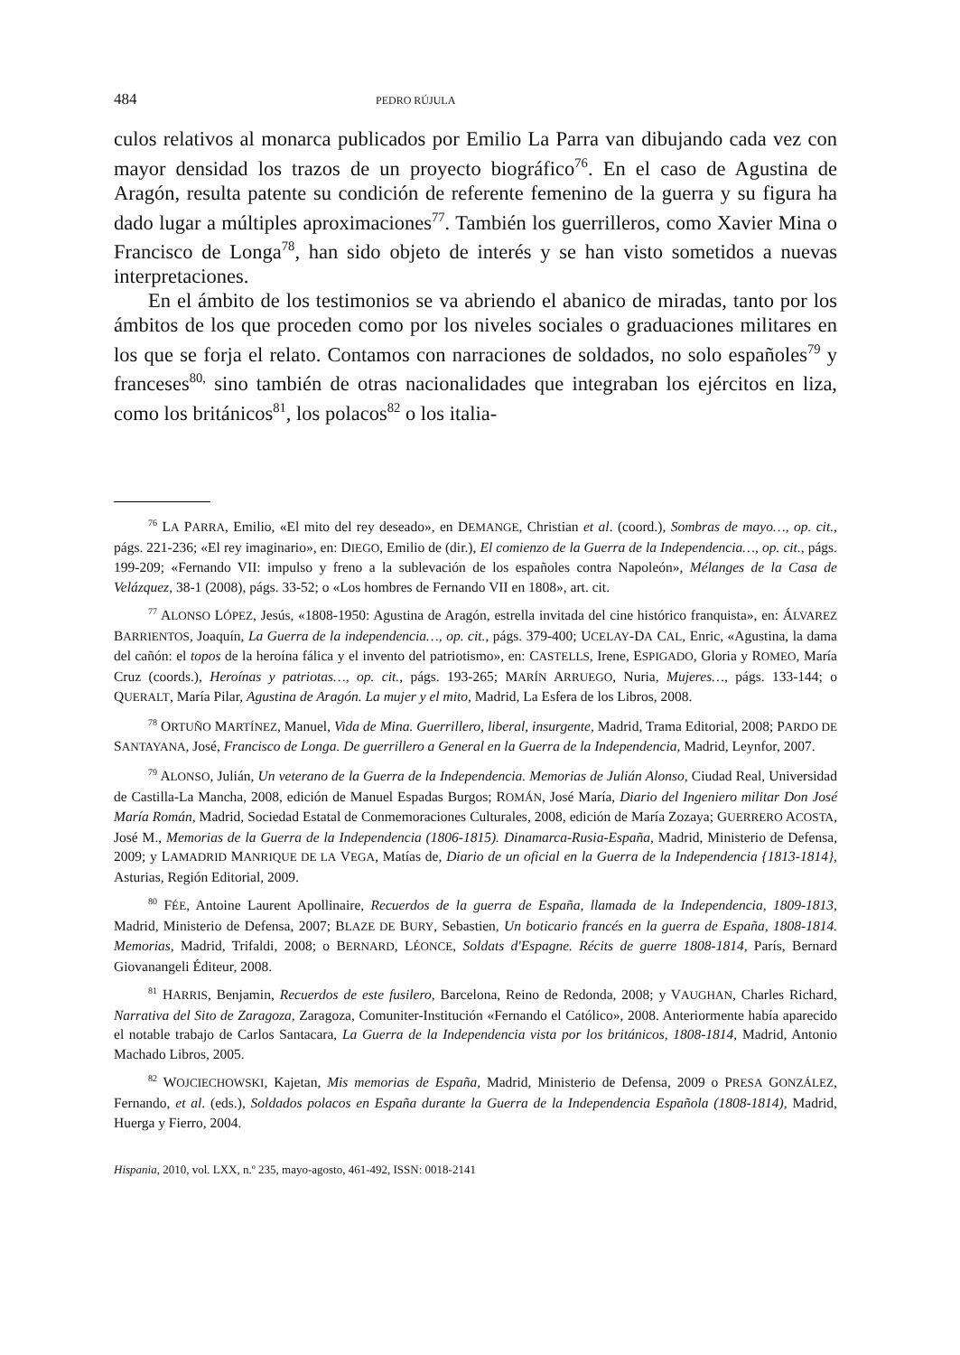484 PEDRO RÚJULA
culos relativos al monarca publicados por Emilio La Parra van dibujando cada vez con mayor densidad los trazos de un proyecto biográfico<sup>76</sup>. En el caso de Agustina de Aragón, resulta patente su condición de referente femenino de la guerra y su figura ha dado lugar a múltiples aproximaciones<sup>77</sup>. También los guerrilleros, como Xavier Mina o Francisco de Longa<sup>78</sup>, han sido objeto de interés y se han visto sometidos a nuevas interpretaciones.
En el ámbito de los testimonios se va abriendo el abanico de miradas, tanto por los ámbitos de los que proceden como por los niveles sociales o graduaciones militares en los que se forja el relato. Contamos con narraciones de soldados, no solo españoles<sup>79</sup> y franceses<sup>80,</sup> sino también de otras nacionalidades que integraban los ejércitos en liza, como los británicos<sup>81</sup>, los polacos<sup>82</sup> o los italia-
<sup>76</sup> LA PARRA, Emilio, «El mito del rey deseado», en DEMANGE, Christian et al. (coord.), Sombras de mayo…, op. cit., págs. 221-236; «El rey imaginario», en: DIEGO, Emilio de (dir.), El comienzo de la Guerra de la Independencia…, op. cit., págs. 199-209; «Fernando VII: impulso y freno a la sublevación de los españoles contra Napoleón», Mélanges de la Casa de Velázquez, 38-1 (2008), págs. 33-52; o «Los hombres de Fernando VII en 1808», art. cit.
<sup>77</sup> ALONSO LÓPEZ, Jesús, «1808-1950: Agustina de Aragón, estrella invitada del cine histórico franquista», en: ÁLVAREZ BARRIENTOS, Joaquín, La Guerra de la independencia…, op. cit., págs. 379-400; UCELAY-DA CAL, Enric, «Agustina, la dama del cañón: el topos de la heroína fálica y el invento del patriotismo», en: CASTELLS, Irene, ESPIGADO, Gloria y ROMEO, María Cruz (coords.), Heroínas y patriotas…, op. cit., págs. 193-265; MARÍN ARRUEGO, Nuria, Mujeres…, págs. 133-144; o QUERALT, María Pilar, Agustina de Aragón. La mujer y el mito, Madrid, La Esfera de los Libros, 2008.
<sup>78</sup> ORTUÑO MARTÍNEZ, Manuel, Vida de Mina. Guerrillero, liberal, insurgente, Madrid, Trama Editorial, 2008; PARDO DE SANTAYANA, José, Francisco de Longa. De guerrillero a General en la Guerra de la Independencia, Madrid, Leynfor, 2007.
<sup>79</sup> ALONSO, Julián, Un veterano de la Guerra de la Independencia. Memorias de Julián Alonso, Ciudad Real, Universidad de Castilla-La Mancha, 2008, edición de Manuel Espadas Burgos; ROMÁN, José María, Diario del Ingeniero militar Don José María Román, Madrid, Sociedad Estatal de Conmemoraciones Culturales, 2008, edición de María Zozaya; GUERRERO ACOSTA, José M., Memorias de la Guerra de la Independencia (1806-1815). Dinamarca-Rusia-España, Madrid, Ministerio de Defensa, 2009; y LAMADRID MANRIQUE DE LA VEGA, Matías de, Diario de un oficial en la Guerra de la Independencia {1813-1814}, Asturias, Región Editorial, 2009.
<sup>80</sup> FÉE, Antoine Laurent Apollinaire, Recuerdos de la guerra de España, llamada de la Independencia, 1809-1813, Madrid, Ministerio de Defensa, 2007; BLAZE DE BURY, Sebastien, Un boticario francés en la guerra de España, 1808-1814. Memorias, Madrid, Trifaldi, 2008; o BERNARD, LÉONCE, Soldats d'Espagne. Récits de guerre 1808-1814, París, Bernard Giovanangeli Éditeur, 2008.
<sup>81</sup> HARRIS, Benjamin, Recuerdos de este fusilero, Barcelona, Reino de Redonda, 2008; y VAUGHAN, Charles Richard, Narrativa del Sito de Zaragoza, Zaragoza, Comuniter-Institución «Fernando el Católico», 2008. Anteriormente había aparecido el notable trabajo de Carlos Santacara, La Guerra de la Independencia vista por los británicos, 1808-1814, Madrid, Antonio Machado Libros, 2005.
<sup>82</sup> WOJCIECHOWSKI, Kajetan, Mis memorias de España, Madrid, Ministerio de Defensa, 2009 o PRESA GONZÁLEZ, Fernando, et al. (eds.), Soldados polacos en España durante la Guerra de la Independencia Española (1808-1814), Madrid, Huerga y Fierro, 2004.
Hispania, 2010, vol. LXX, n.º 235, mayo-agosto, 461-492, ISSN: 0018-2141